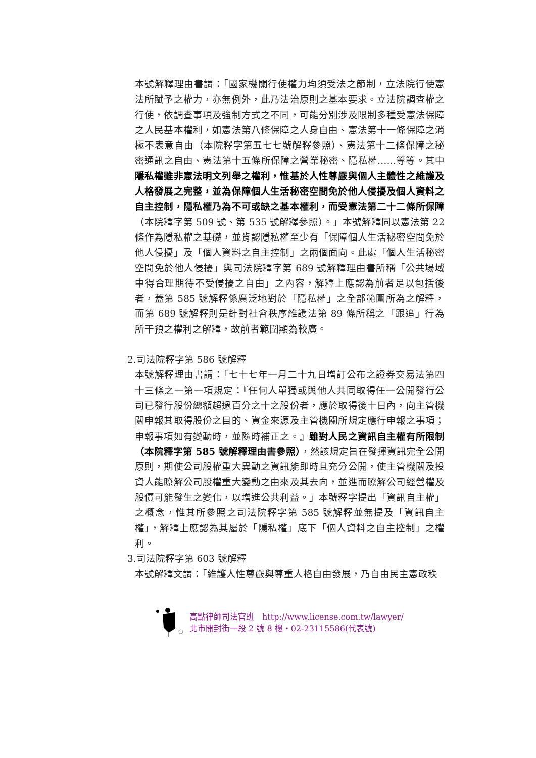本號解釋理由書謂：「國家機關行使權力均須受法之節制，立法院行使憲法所賦予之權力，亦無例外，此乃法治原則之基本要求。立法院調查權之行使，依調查事項及強制方式之不同，可能分別涉及限制多種受憲法保障之人民基本權利，如憲法第八條保障之人身自由、憲法第十一條保障之消極不表意自由（本院釋字第五七七號解釋參照）、憲法第十二條保障之秘密通訊之自由、憲法第十五條所保障之營業秘密、隱私權……等等。其中隱私權雖非憲法明文列舉之權利，惟基於人性尊嚴與個人主體性之維護及人格發展之完整，並為保障個人生活秘密空間免於他人侵擾及個人資料之自主控制，隱私權乃為不可或缺之基本權利，而受憲法第二十二條所保障（本院釋字第 509 號、第 535 號解釋參照）。」本號解釋同以憲法第 22 條作為隱私權之基礎，並肯認隱私權至少有「保障個人生活秘密空間免於他人侵擾」及「個人資料之自主控制」之兩個面向。此處「個人生活秘密空間免於他人侵擾」與司法院釋字第 689 號解釋理由書所稱「公共場域中得合理期待不受侵擾之自由」之內容，解釋上應認為前者足以包括後者，蓋第 585 號解釋係廣泛地對於「隱私權」之全部範圍所為之解釋，而第 689 號解釋則是針對社會秩序維護法第 89 條所稱之「跟追」行為所干預之權利之解釋，故前者範圍顯為較廣。
2.司法院釋字第 586 號解釋
本號解釋理由書謂：「七十七年一月二十九日增訂公布之證券交易法第四十三條之一第一項規定：『任何人單獨或與他人共同取得任一公開發行公司已發行股份總額超過百分之十之股份者，應於取得後十日內，向主管機關申報其取得股份之目的、資金來源及主管機關所規定應行申報之事項；申報事項如有變動時，並隨時補正之。』雖對人民之資訊自主權有所限制（本院釋字第 585 號解釋理由書參照），然該規定旨在發揮資訊完全公開原則，期使公司股權重大異動之資訊能即時且充分公開，使主管機關及投資人能瞭解公司股權重大變動之由來及其去向，並進而瞭解公司經營權及股價可能發生之變化，以增進公共利益。」本號釋字提出「資訊自主權」之概念，惟其所參照之司法院釋字第 585 號解釋並無提及「資訊自主權」，解釋上應認為其屬於「隱私權」底下「個人資料之自主控制」之權利。
3.司法院釋字第 603 號解釋
本號解釋文謂：「維護人性尊嚴與尊重人格自由發展，乃自由民主憲政秩
高點律師司法官班　http://www.license.com.tw/lawyer/
北市開封街一段 2 號 8 樓・02-23115586(代表號)